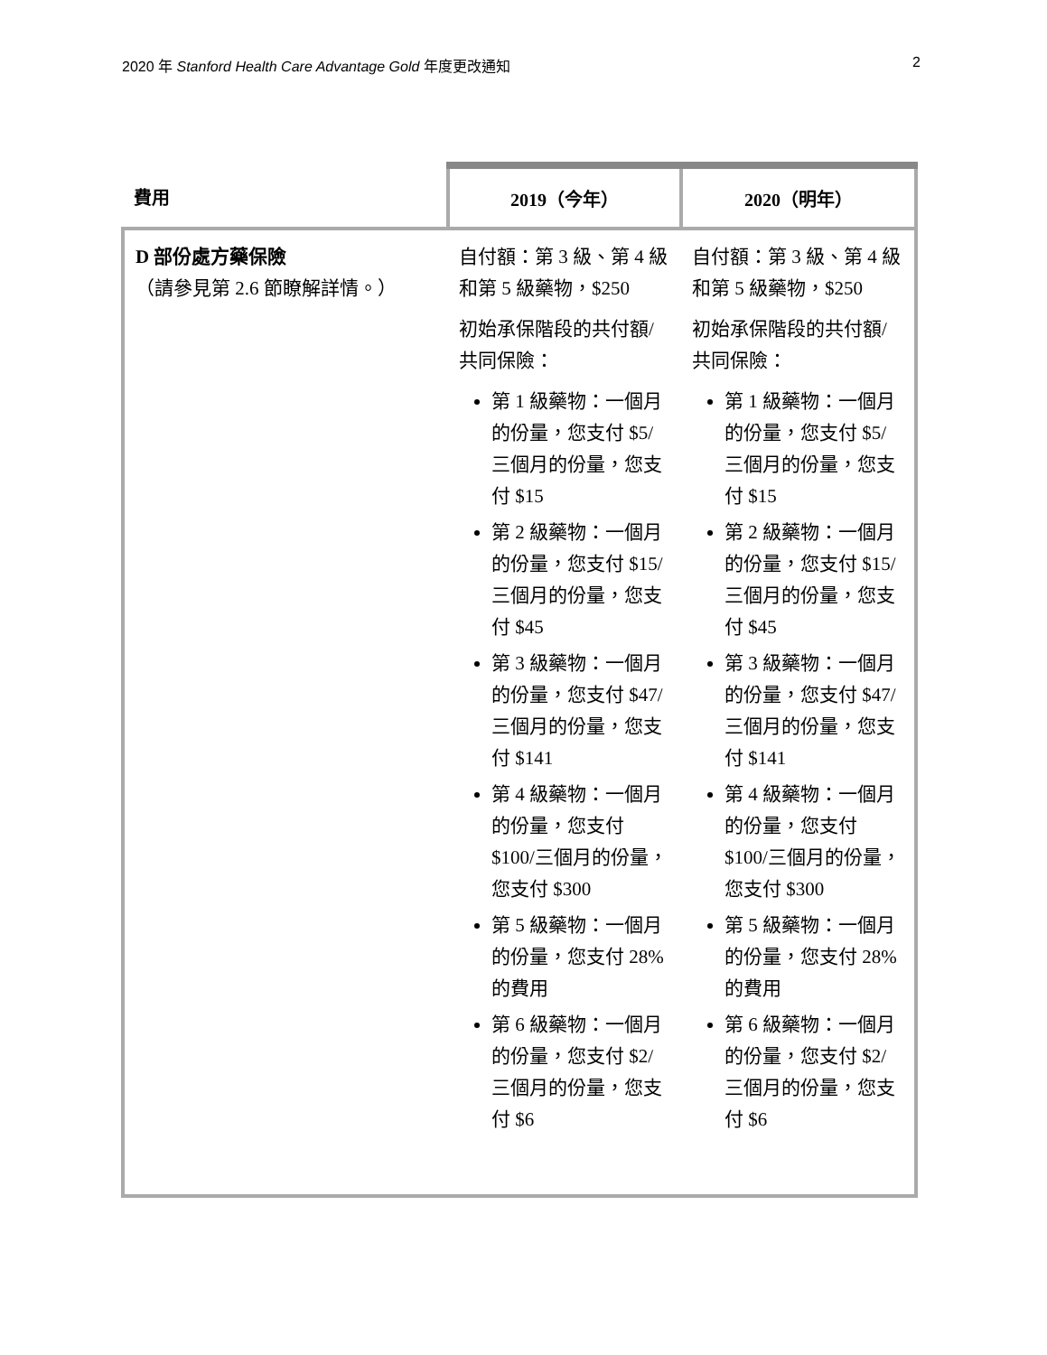2020 年 Stanford Health Care Advantage Gold 年度更改通知 2
| 費用 | 2019（今年） | 2020（明年） |
| --- | --- | --- |
| D 部份處方藥保險 （請參見第 2.6 節瞭解詳情。） | 自付額：第 3 級、第 4 級和第 5 級藥物，$250 初始承保階段的共付額/共同保險： 第 1 級藥物：一個月的份量，您支付 $5/三個月的份量，您支付 $15 第 2 級藥物：一個月的份量，您支付 $15/三個月的份量，您支付 $45 第 3 級藥物：一個月的份量，您支付 $47/三個月的份量，您支付 $141 第 4 級藥物：一個月的份量，您支付 $100/三個月的份量，您支付 $300 第 5 級藥物：一個月的份量，您支付 28% 的費用 第 6 級藥物：一個月的份量，您支付 $2/三個月的份量，您支付 $6 | 自付額：第 3 級、第 4 級和第 5 級藥物，$250 初始承保階段的共付額/共同保險： 第 1 級藥物：一個月的份量，您支付 $5/三個月的份量，您支付 $15 第 2 級藥物：一個月的份量，您支付 $15/三個月的份量，您支付 $45 第 3 級藥物：一個月的份量，您支付 $47/三個月的份量，您支付 $141 第 4 級藥物：一個月的份量，您支付 $100/三個月的份量，您支付 $300 第 5 級藥物：一個月的份量，您支付 28% 的費用 第 6 級藥物：一個月的份量，您支付 $2/三個月的份量，您支付 $6 |